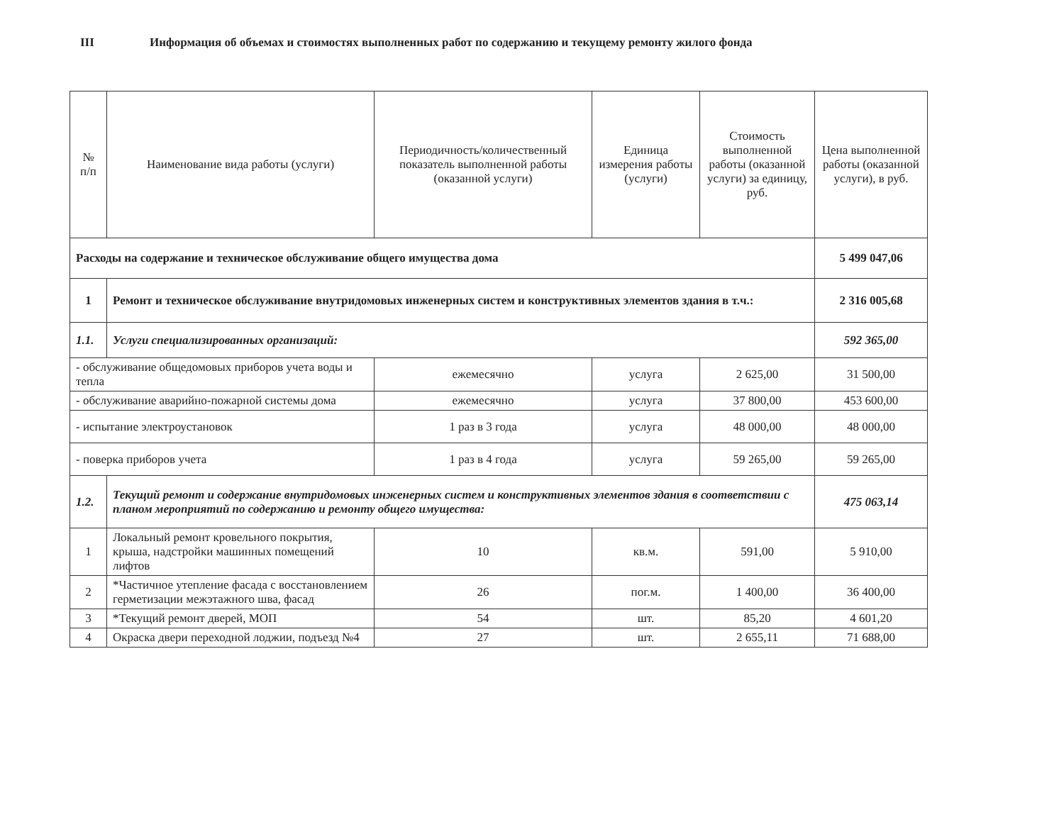III Информация об объемах и стоимостях выполненных работ по содержанию и текущему ремонту жилого фонда
| № п/п | Наименование вида работы (услуги) | Периодичность/количественный показатель выполненной работы (оказанной услуги) | Единица измерения работы (услуги) | Стоимость выполненной работы (оказанной услуги) за единицу, руб. | Цена выполненной работы (оказанной услуги), в руб. |
| --- | --- | --- | --- | --- | --- |
| Расходы на содержание и техническое обслуживание общего имущества дома | | | | | 5 499 047,06 |
| 1 | Ремонт и техническое обслуживание внутридомовых инженерных систем и конструктивных элементов здания в т.ч.: | | | | 2 316 005,68 |
| 1.1. | Услуги специализированных организаций: | | | | 592 365,00 |
| - обслуживание общедомовых приборов учета воды и тепла | | ежемесячно | услуга | 2 625,00 | 31 500,00 |
| - обслуживание аварийно-пожарной системы дома | | ежемесячно | услуга | 37 800,00 | 453 600,00 |
| - испытание электроустановок | | 1 раз в 3 года | услуга | 48 000,00 | 48 000,00 |
| - поверка приборов учета | | 1 раз в 4 года | услуга | 59 265,00 | 59 265,00 |
| 1.2. | Текущий ремонт и содержание внутридомовых инженерных систем и конструктивных элементов здания в соответствии с планом мероприятий по содержанию и ремонту общего имущества: | | | | 475 063,14 |
| 1 | Локальный ремонт кровельного покрытия, крыша, надстройки машинных помещений лифтов | 10 | кв.м. | 591,00 | 5 910,00 |
| 2 | *Частичное утепление фасада с восстановлением герметизации межэтажного шва, фасад | 26 | пог.м. | 1 400,00 | 36 400,00 |
| 3 | *Текущий ремонт дверей, МОП | 54 | шт. | 85,20 | 4 601,20 |
| 4 | Окраска двери переходной лоджии, подъезд №4 | 27 | шт. | 2 655,11 | 71 688,00 |